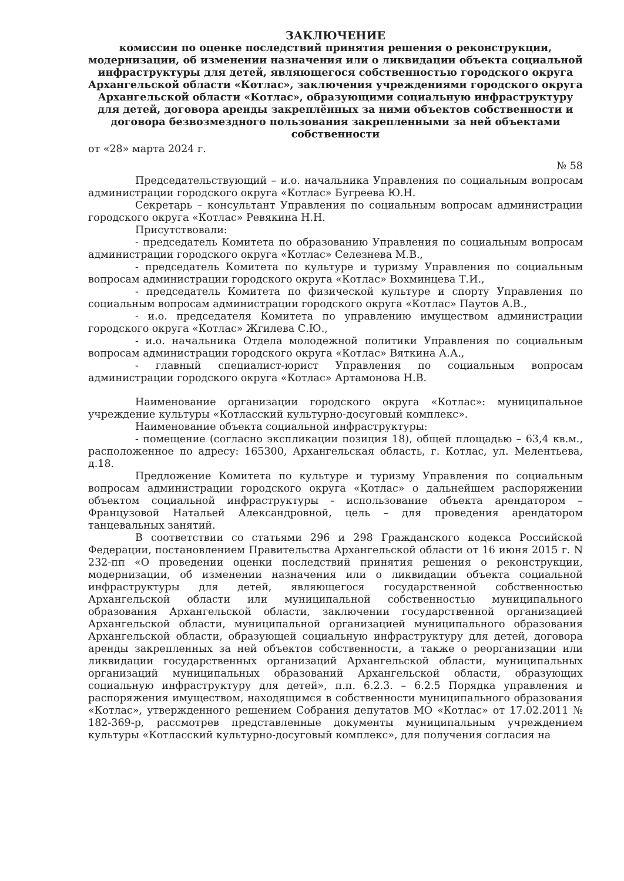ЗАКЛЮЧЕНИЕ
комиссии по оценке последствий принятия решения о реконструкции, модернизации, об изменении назначения или о ликвидации объекта социальной инфраструктуры для детей, являющегося собственностью городского округа Архангельской области «Котлас», заключения учреждениями городского округа Архангельской области «Котлас», образующими социальную инфраструктуру для детей, договора аренды закреплённых за ними объектов собственности и договора безвозмездного пользования закрепленными за ней объектами собственности
от «28» марта 2024 г.
№ 58
Председательствующий – и.о. начальника Управления по социальным вопросам администрации городского округа «Котлас» Бугреева Ю.Н.
Секретарь – консультант Управления по социальным вопросам администрации городского округа «Котлас» Ревякина Н.Н.
Присутствовали:
- председатель Комитета по образованию Управления по социальным вопросам администрации городского округа «Котлас» Селезнева М.В.,
- председатель Комитета по культуре и туризму Управления по социальным вопросам администрации городского округа «Котлас» Вохминцева Т.И.,
- председатель Комитета по физической культуре и спорту Управления по социальным вопросам администрации городского округа «Котлас» Паутов А.В.,
- и.о. председателя Комитета по управлению имуществом администрации городского округа «Котлас» Жгилева С.Ю.,
- и.о. начальника Отдела молодежной политики Управления по социальным вопросам администрации городского округа «Котлас» Вяткина А.А.,
- главный специалист-юрист Управления по социальным вопросам администрации городского округа «Котлас» Артамонова Н.В.
Наименование организации городского округа «Котлас»: муниципальное учреждение культуры «Котласский культурно-досуговый комплекс».
Наименование объекта социальной инфраструктуры:
- помещение (согласно экспликации позиция 18), общей площадью – 63,4 кв.м., расположенное по адресу: 165300, Архангельская область, г. Котлас, ул. Мелентьева, д.18.
Предложение Комитета по культуре и туризму Управления по социальным вопросам администрации городского округа «Котлас» о дальнейшем распоряжении объектом социальной инфраструктуры - использование объекта арендатором – Французовой Натальей Александровной, цель – для проведения арендатором танцевальных занятий.
В соответствии со статьями 296 и 298 Гражданского кодекса Российской Федерации, постановлением Правительства Архангельской области от 16 июня 2015 г. N 232-пп «О проведении оценки последствий принятия решения о реконструкции, модернизации, об изменении назначения или о ликвидации объекта социальной инфраструктуры для детей, являющегося государственной собственностью Архангельской области или муниципальной собственностью муниципального образования Архангельской области, заключении государственной организацией Архангельской области, муниципальной организацией муниципального образования Архангельской области, образующей социальную инфраструктуру для детей, договора аренды закрепленных за ней объектов собственности, а также о реорганизации или ликвидации государственных организаций Архангельской области, муниципальных организаций муниципальных образований Архангельской области, образующих социальную инфраструктуру для детей», п.п. 6.2.3. – 6.2.5 Порядка управления и распоряжения имуществом, находящимся в собственности муниципального образования «Котлас», утвержденного решением Собрания депутатов МО «Котлас» от 17.02.2011 № 182-369-р, рассмотрев представленные документы муниципальным учреждением культуры «Котласский культурно-досуговый комплекс», для получения согласия на